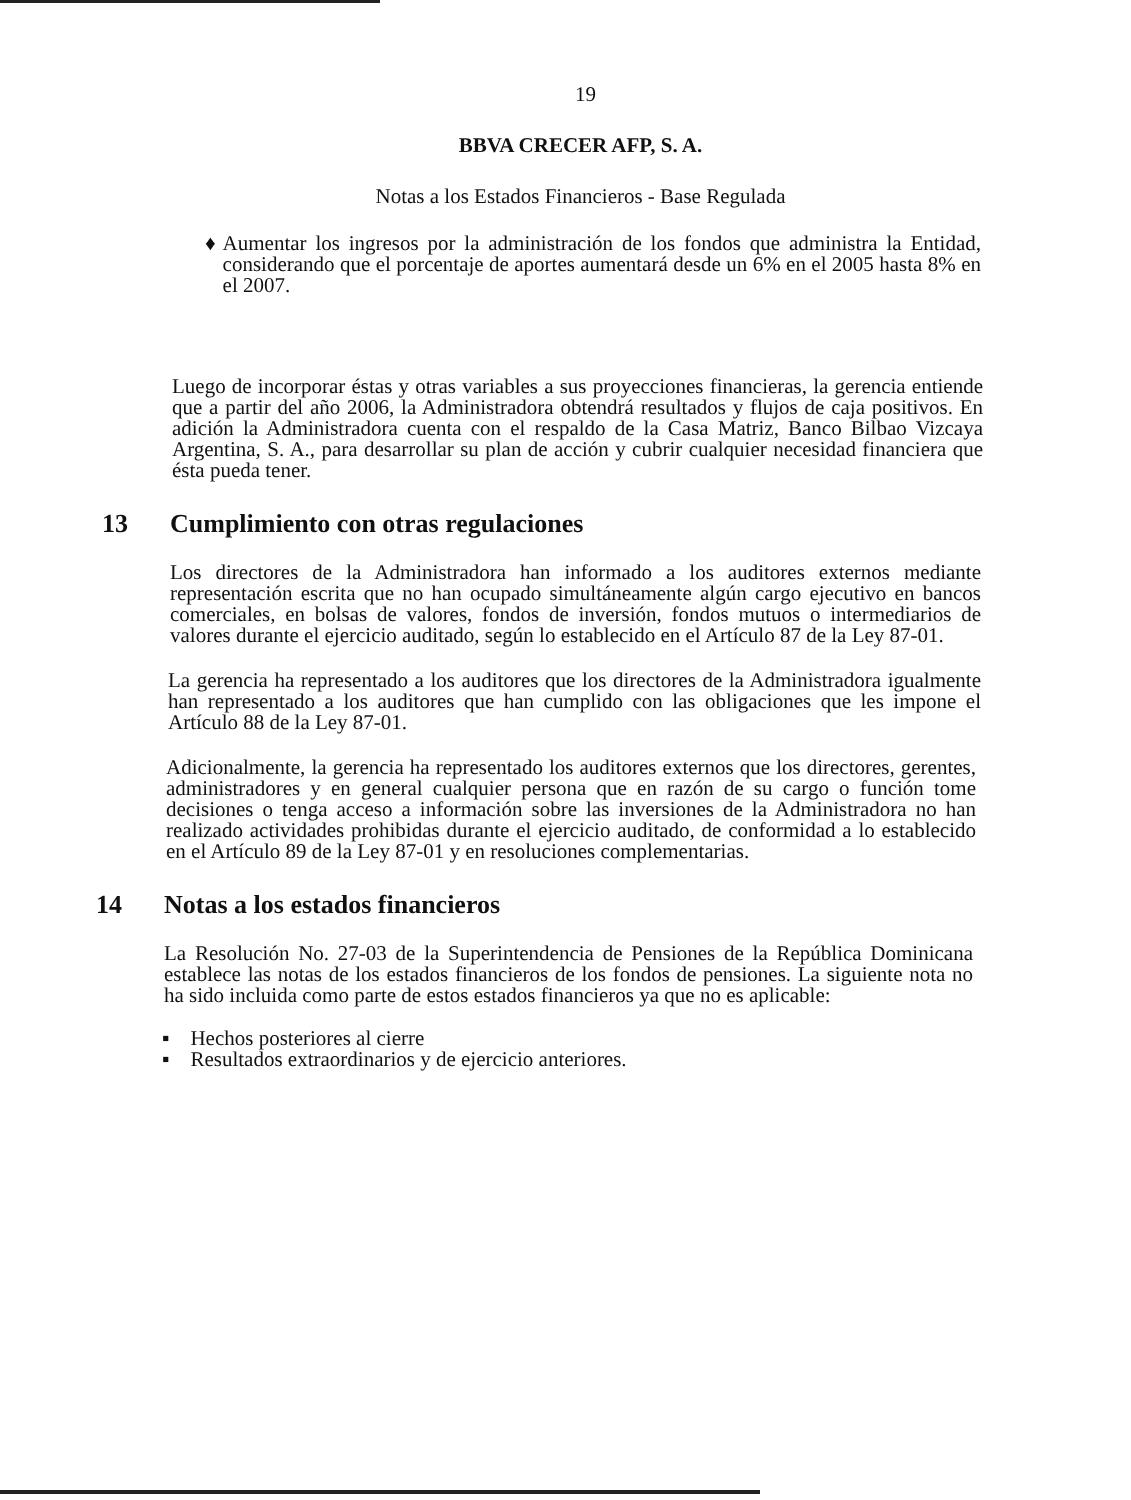19
BBVA CRECER AFP, S. A.
Notas a los Estados Financieros - Base Regulada
♦ Aumentar los ingresos por la administración de los fondos que administra la Entidad, considerando que el porcentaje de aportes aumentará desde un 6% en el 2005 hasta 8% en el 2007.
Luego de incorporar éstas y otras variables a sus proyecciones financieras, la gerencia entiende que a partir del año 2006, la Administradora obtendrá resultados y flujos de caja positivos. En adición la Administradora cuenta con el respaldo de la Casa Matriz, Banco Bilbao Vizcaya Argentina, S. A., para desarrollar su plan de acción y cubrir cualquier necesidad financiera que ésta pueda tener.
13 Cumplimiento con otras regulaciones
Los directores de la Administradora han informado a los auditores externos mediante representación escrita que no han ocupado simultáneamente algún cargo ejecutivo en bancos comerciales, en bolsas de valores, fondos de inversión, fondos mutuos o intermediarios de valores durante el ejercicio auditado, según lo establecido en el Artículo 87 de la Ley 87-01.
La gerencia ha representado a los auditores que los directores de la Administradora igualmente han representado a los auditores que han cumplido con las obligaciones que les impone el Artículo 88 de la Ley 87-01.
Adicionalmente, la gerencia ha representado los auditores externos que los directores, gerentes, administradores y en general cualquier persona que en razón de su cargo o función tome decisiones o tenga acceso a información sobre las inversiones de la Administradora no han realizado actividades prohibidas durante el ejercicio auditado, de conformidad a lo establecido en el Artículo 89 de la Ley 87-01 y en resoluciones complementarias.
14 Notas a los estados financieros
La Resolución No. 27-03 de la Superintendencia de Pensiones de la República Dominicana establece las notas de los estados financieros de los fondos de pensiones. La siguiente nota no ha sido incluida como parte de estos estados financieros ya que no es aplicable:
▪ Hechos posteriores al cierre
▪ Resultados extraordinarios y de ejercicio anteriores.